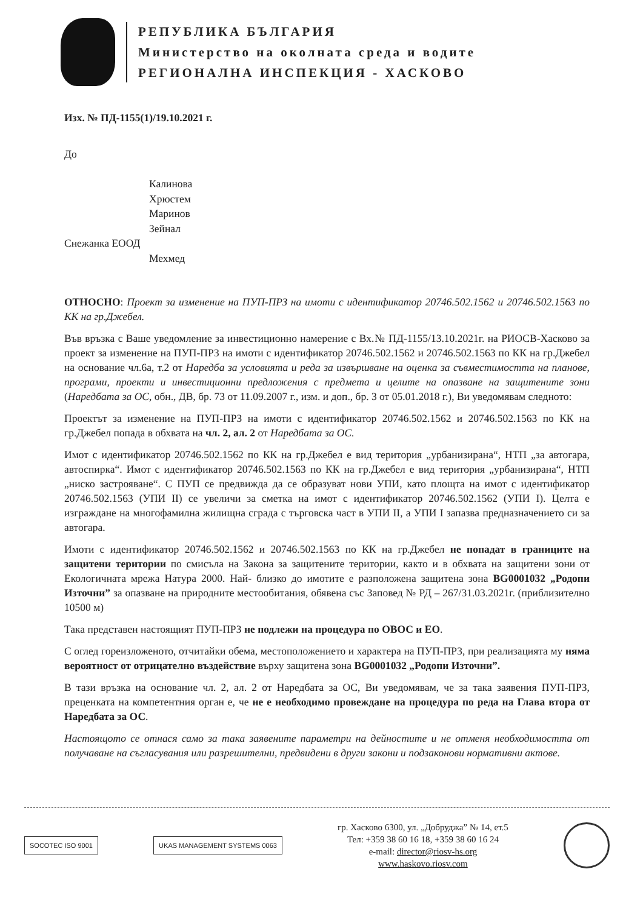РЕПУБЛИКА БЪЛГАРИЯ
Министерство на околната среда и водите
РЕГИОНАЛНА ИНСПЕКЦИЯ - ХАСКОВО
Изх. № ПД-1155(1)/19.10.2021 г.
До
Калинова
Хрюстем
Маринов
Зейнал
Снежанка ЕООД
Мехмед
ОТНОСНО: Проект за изменение на ПУП-ПРЗ на имоти с идентификатор 20746.502.1562 и 20746.502.1563 по КК на гр.Джебел.
Във връзка с Ваше уведомление за инвестиционно намерение с Вх.№ ПД-1155/13.10.2021г. на РИОСВ-Хасково за проект за изменение на ПУП-ПРЗ на имоти с идентификатор 20746.502.1562 и 20746.502.1563 по КК на гр.Джебел на основание чл.6а, т.2 от Наредба за условията и реда за извършване на оценка за съвместимостта на планове, програми, проекти и инвестиционни предложения с предмета и целите на опазване на защитените зони (Наредбата за ОС, обн., ДВ, бр. 73 от 11.09.2007 г., изм. и доп., бр. 3 от 05.01.2018 г.), Ви уведомявам следното:
Проектът за изменение на ПУП-ПРЗ на имоти с идентификатор 20746.502.1562 и 20746.502.1563 по КК на гр.Джебел попада в обхвата на чл. 2, ал. 2 от Наредбата за ОС.
Имот с идентификатор 20746.502.1562 по КК на гр.Джебел е вид територия „урбанизирана“, НТП „за автогара, автоспирка“. Имот с идентификатор 20746.502.1563 по КК на гр.Джебел е вид територия „урбанизирана“, НТП „ниско застрояване“. С ПУП се предвижда да се образуват нови УПИ, като площта на имот с идентификатор 20746.502.1563 (УПИ II) се увеличи за сметка на имот с идентификатор 20746.502.1562 (УПИ I). Целта е изграждане на многофамилна жилищна сграда с търговска част в УПИ II, а УПИ I запазва предназначението си за автогара.
Имоти с идентификатор 20746.502.1562 и 20746.502.1563 по КК на гр.Джебел не попадат в границите на защитени територии по смисъла на Закона за защитените територии, както и в обхвата на защитени зони от Екологичната мрежа Натура 2000. Най- близко до имотите е разположена защитена зона BG0001032 „Родопи Източни” за опазване на природните местообитания, обявена със Заповед № РД – 267/31.03.2021г. (приблизително 10500 м)
Така представен настоящият ПУП-ПРЗ не подлежи на процедура по ОВОС и ЕО.
С оглед гореизложеното, отчитайки обема, местоположението и характера на ПУП-ПРЗ, при реализацията му няма вероятност от отрицателно въздействие върху защитена зона BG0001032 „Родопи Източни”.
В тази връзка на основание чл. 2, ал. 2 от Наредбата за ОС, Ви уведомявам, че за така заявения ПУП-ПРЗ, преценката на компетентния орган е, че не е необходимо провеждане на процедура по реда на Глава втора от Наредбата за ОС.
Настоящото се отнася само за така заявените параметри на дейностите и не отменя необходимостта от получаване на съгласувания или разрешителни, предвидени в други закони и подзаконови нормативни актове.
SOCOTEC ISO 9001 UKAS MANAGEMENT SYSTEMS 0063
гр. Хасково 6300, ул. „Добруджа” № 14, ет.5
Тел: +359 38 60 16 18, +359 38 60 16 24
e-mail: director@riosv-hs.org
www.haskovo.riosv.com